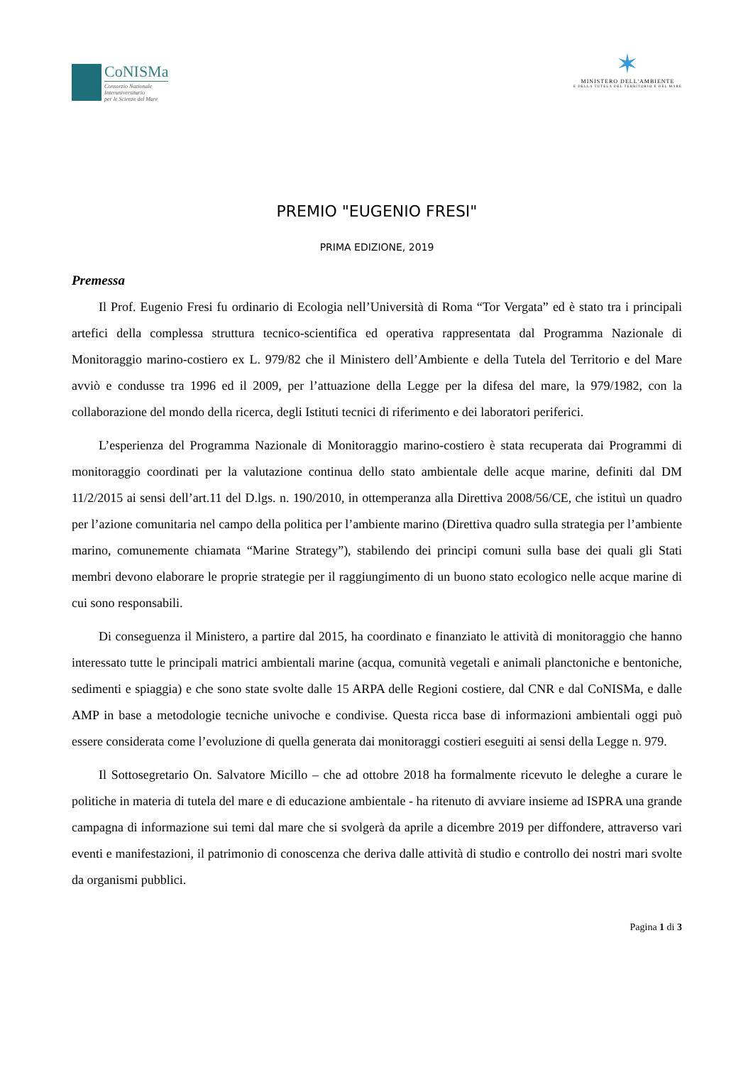CoNISMa
Consorzio Nazionale
Interuniversitario
per le Scienze del Mare
✶
MINISTERO DELL'AMBIENTE
E DELLA TUTELA DEL TERRITORIO E DEL MARE
PREMIO "EUGENIO FRESI"
PRIMA EDIZIONE, 2019
Premessa
Il Prof. Eugenio Fresi fu ordinario di Ecologia nell’Università di Roma “Tor Vergata” ed è stato tra i principali artefici della complessa struttura tecnico-scientifica ed operativa rappresentata dal Programma Nazionale di Monitoraggio marino-costiero ex L. 979/82 che il Ministero dell’Ambiente e della Tutela del Territorio e del Mare avviò e condusse tra 1996 ed il 2009, per l’attuazione della Legge per la difesa del mare, la 979/1982, con la collaborazione del mondo della ricerca, degli Istituti tecnici di riferimento e dei laboratori periferici.
L’esperienza del Programma Nazionale di Monitoraggio marino-costiero è stata recuperata dai Programmi di monitoraggio coordinati per la valutazione continua dello stato ambientale delle acque marine, definiti dal DM 11/2/2015 ai sensi dell’art.11 del D.lgs. n. 190/2010, in ottemperanza alla Direttiva 2008/56/CE, che istituì un quadro per l’azione comunitaria nel campo della politica per l’ambiente marino (Direttiva quadro sulla strategia per l’ambiente marino, comunemente chiamata “Marine Strategy”), stabilendo dei principi comuni sulla base dei quali gli Stati membri devono elaborare le proprie strategie per il raggiungimento di un buono stato ecologico nelle acque marine di cui sono responsabili.
Di conseguenza il Ministero, a partire dal 2015, ha coordinato e finanziato le attività di monitoraggio che hanno interessato tutte le principali matrici ambientali marine (acqua, comunità vegetali e animali planctoniche e bentoniche, sedimenti e spiaggia) e che sono state svolte dalle 15 ARPA delle Regioni costiere, dal CNR e dal CoNISMa, e dalle AMP in base a metodologie tecniche univoche e condivise. Questa ricca base di informazioni ambientali oggi può essere considerata come l’evoluzione di quella generata dai monitoraggi costieri eseguiti ai sensi della Legge n. 979.
Il Sottosegretario On. Salvatore Micillo – che ad ottobre 2018 ha formalmente ricevuto le deleghe a curare le politiche in materia di tutela del mare e di educazione ambientale - ha ritenuto di avviare insieme ad ISPRA una grande campagna di informazione sui temi dal mare che si svolgerà da aprile a dicembre 2019 per diffondere, attraverso vari eventi e manifestazioni, il patrimonio di conoscenza che deriva dalle attività di studio e controllo dei nostri mari svolte da organismi pubblici.
Pagina 1 di 3